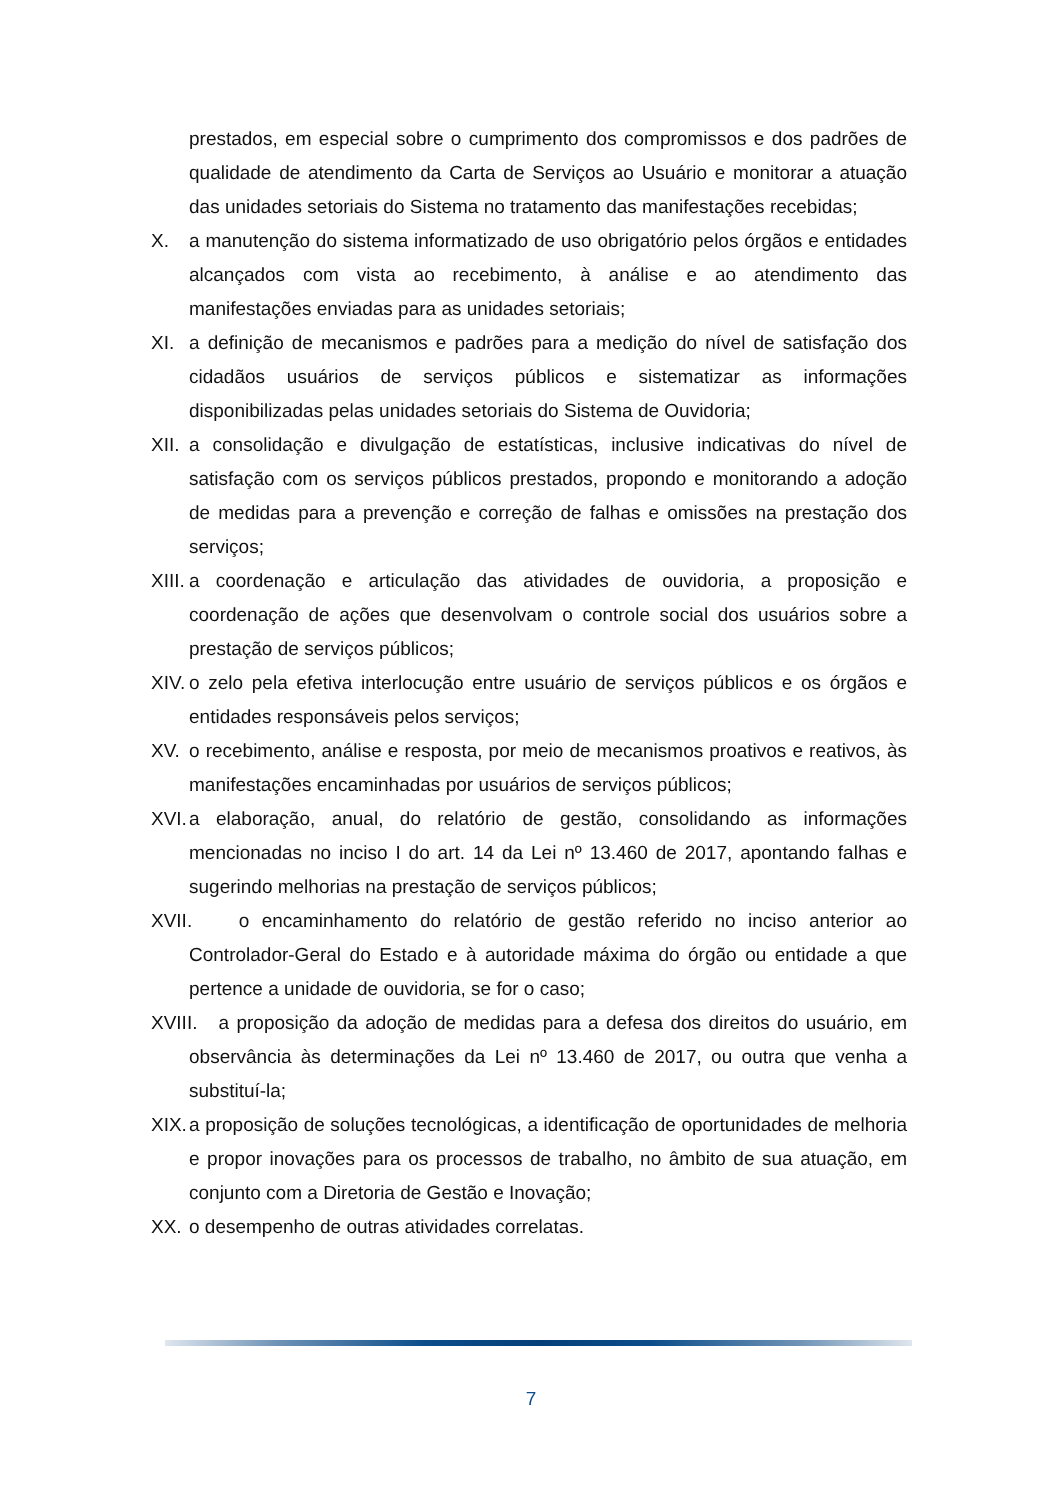prestados, em especial sobre o cumprimento dos compromissos e dos padrões de qualidade de atendimento da Carta de Serviços ao Usuário e monitorar a atuação das unidades setoriais do Sistema no tratamento das manifestações recebidas;
X. a manutenção do sistema informatizado de uso obrigatório pelos órgãos e entidades alcançados com vista ao recebimento, à análise e ao atendimento das manifestações enviadas para as unidades setoriais;
XI. a definição de mecanismos e padrões para a medição do nível de satisfação dos cidadãos usuários de serviços públicos e sistematizar as informações disponibilizadas pelas unidades setoriais do Sistema de Ouvidoria;
XII. a consolidação e divulgação de estatísticas, inclusive indicativas do nível de satisfação com os serviços públicos prestados, propondo e monitorando a adoção de medidas para a prevenção e correção de falhas e omissões na prestação dos serviços;
XIII. a coordenação e articulação das atividades de ouvidoria, a proposição e coordenação de ações que desenvolvam o controle social dos usuários sobre a prestação de serviços públicos;
XIV. o zelo pela efetiva interlocução entre usuário de serviços públicos e os órgãos e entidades responsáveis pelos serviços;
XV. o recebimento, análise e resposta, por meio de mecanismos proativos e reativos, às manifestações encaminhadas por usuários de serviços públicos;
XVI. a elaboração, anual, do relatório de gestão, consolidando as informações mencionadas no inciso I do art. 14 da Lei nº 13.460 de 2017, apontando falhas e sugerindo melhorias na prestação de serviços públicos;
XVII. o encaminhamento do relatório de gestão referido no inciso anterior ao Controlador-Geral do Estado e à autoridade máxima do órgão ou entidade a que pertence a unidade de ouvidoria, se for o caso;
XVIII. a proposição da adoção de medidas para a defesa dos direitos do usuário, em observância às determinações da Lei nº 13.460 de 2017, ou outra que venha a substituí-la;
XIX. a proposição de soluções tecnológicas, a identificação de oportunidades de melhoria e propor inovações para os processos de trabalho, no âmbito de sua atuação, em conjunto com a Diretoria de Gestão e Inovação;
XX. o desempenho de outras atividades correlatas.
7